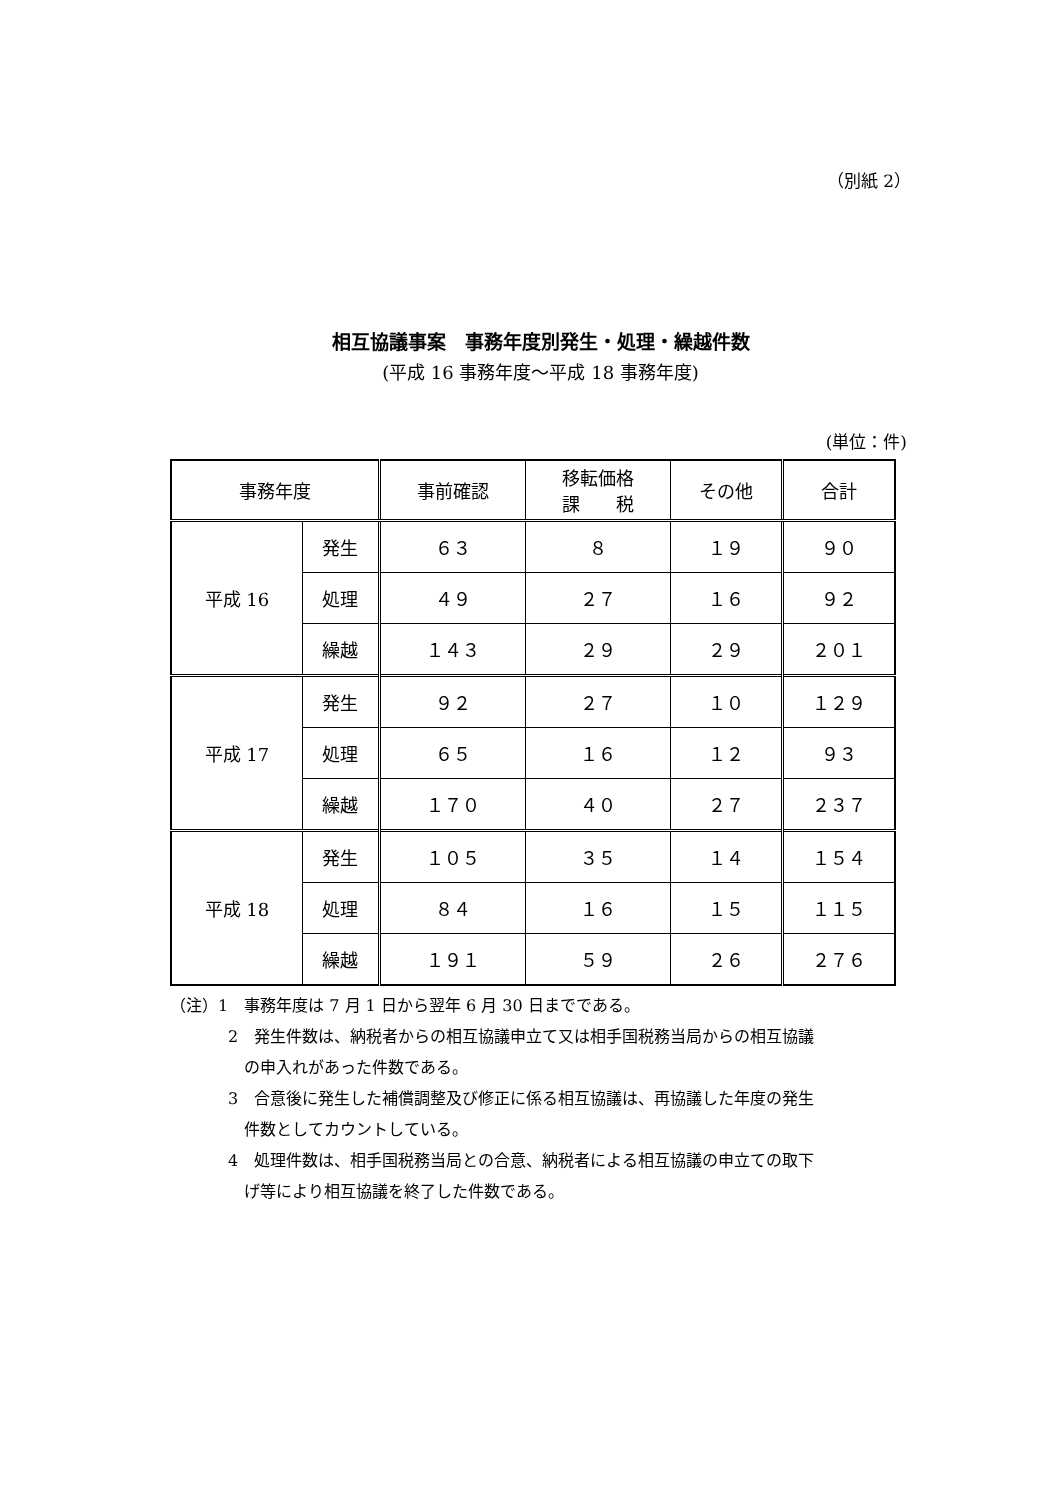（別紙 2）
相互協議事案　事務年度別発生・処理・繰越件数
(平成 16 事務年度～平成 18 事務年度)
(単位：件)
| 事務年度 | | 事前確認 | 移転価格 課 税 | その他 | 合計 |
| --- | --- | --- | --- | --- | --- |
| 平成 16 | 発生 | ６３ | ８ | １９ | ９０ |
| | 処理 | ４９ | ２７ | １６ | ９２ |
| | 繰越 | １４３ | ２９ | ２９ | ２０１ |
| 平成 17 | 発生 | ９２ | ２７ | １０ | １２９ |
| | 処理 | ６５ | １６ | １２ | ９３ |
| | 繰越 | １７０ | ４０ | ２７ | ２３７ |
| 平成 18 | 発生 | １０５ | ３５ | １４ | １５４ |
| | 処理 | ８４ | １６ | １５ | １１５ |
| | 繰越 | １９１ | ５９ | ２６ | ２７６ |
（注）1　事務年度は 7 月 1 日から翌年 6 月 30 日までである。
2　発生件数は、納税者からの相互協議申立て又は相手国税務当局からの相互協議
　の申入れがあった件数である。
3　合意後に発生した補償調整及び修正に係る相互協議は、再協議した年度の発生
　件数としてカウントしている。
4　処理件数は、相手国税務当局との合意、納税者による相互協議の申立ての取下
　げ等により相互協議を終了した件数である。